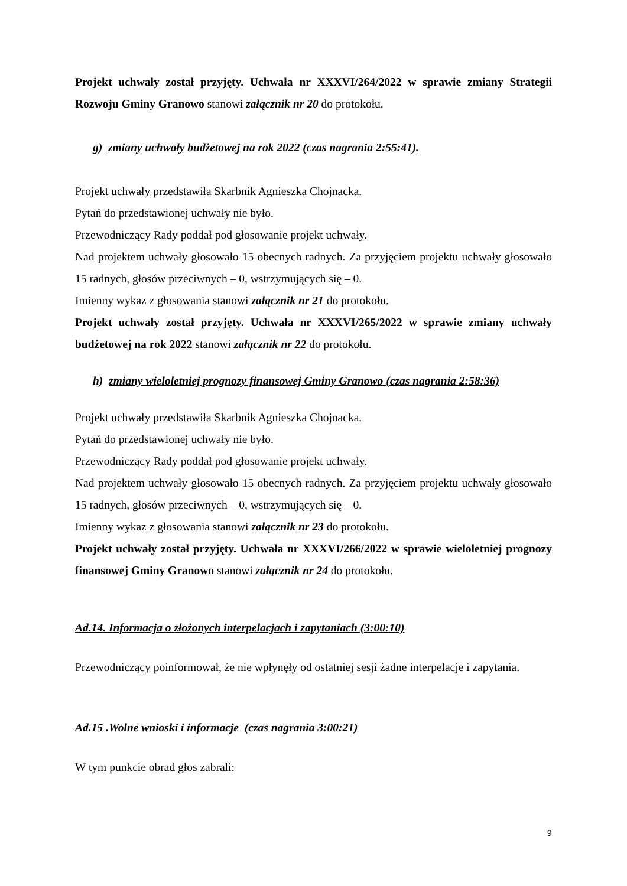Projekt uchwały został przyjęty. Uchwała nr XXXVI/264/2022 w sprawie zmiany Strategii Rozwoju Gminy Granowo stanowi załącznik nr 20 do protokołu.
g) zmiany uchwały budżetowej na rok 2022 (czas nagrania 2:55:41).
Projekt uchwały przedstawiła Skarbnik Agnieszka Chojnacka.
Pytań do przedstawionej uchwały nie było.
Przewodniczący Rady poddał pod głosowanie projekt uchwały.
Nad projektem uchwały głosowało 15 obecnych radnych. Za przyjęciem projektu uchwały głosowało 15 radnych, głosów przeciwnych – 0, wstrzymujących się – 0.
Imienny wykaz z głosowania stanowi załącznik nr 21 do protokołu.
Projekt uchwały został przyjęty. Uchwała nr XXXVI/265/2022 w sprawie zmiany uchwały budżetowej na rok 2022 stanowi załącznik nr 22 do protokołu.
h) zmiany wieloletniej prognozy finansowej Gminy Granowo (czas nagrania 2:58:36)
Projekt uchwały przedstawiła Skarbnik Agnieszka Chojnacka.
Pytań do przedstawionej uchwały nie było.
Przewodniczący Rady poddał pod głosowanie projekt uchwały.
Nad projektem uchwały głosowało 15 obecnych radnych. Za przyjęciem projektu uchwały głosowało 15 radnych, głosów przeciwnych – 0, wstrzymujących się – 0.
Imienny wykaz z głosowania stanowi załącznik nr 23 do protokołu.
Projekt uchwały został przyjęty. Uchwała nr XXXVI/266/2022 w sprawie wieloletniej prognozy finansowej Gminy Granowo stanowi załącznik nr 24 do protokołu.
Ad.14. Informacja o złożonych interpelacjach i zapytaniach (3:00:10)
Przewodniczący poinformował, że nie wpłynęły od ostatniej sesji żadne interpelacje i zapytania.
Ad.15 .Wolne wnioski i informacje (czas nagrania 3:00:21)
W tym punkcie obrad głos zabrali:
9